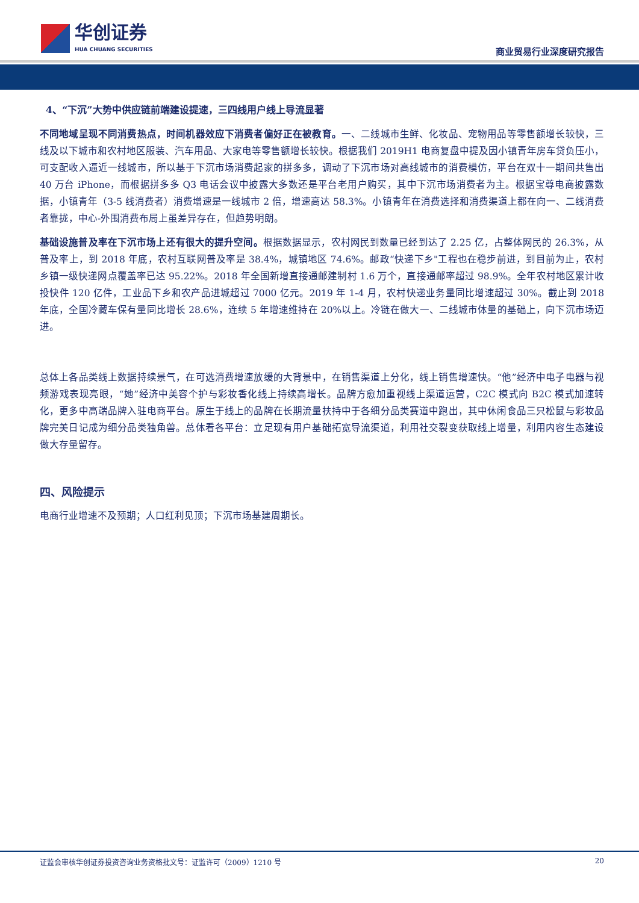华创证券
HUA CHUANG SECURITIES
商业贸易行业深度研究报告
4、“下沉”大势中供应链前端建设提速，三四线用户线上导流显著
不同地域呈现不同消费热点，时间机器效应下消费者偏好正在被教育。一、二线城市生鲜、化妆品、宠物用品等零售额增长较快，三线及以下城市和农村地区服装、汽车用品、大家电等零售额增长较快。根据我们 2019H1 电商复盘中提及因小镇青年房车贷负压小，可支配收入逼近一线城市，所以基于下沉市场消费起家的拼多多，调动了下沉市场对高线城市的消费模仿，平台在双十一期间共售出 40 万台 iPhone，而根据拼多多 Q3 电话会议中披露大多数还是平台老用户购买，其中下沉市场消费者为主。根据宝尊电商披露数据，小镇青年（3-5 线消费者）消费增速是一线城市 2 倍，增速高达 58.3%。小镇青年在消费选择和消费渠道上都在向一、二线消费者靠拢，中心-外围消费布局上虽差异存在，但趋势明朗。
基础设施普及率在下沉市场上还有很大的提升空间。根据数据显示，农村网民到数量已经到达了 2.25 亿，占整体网民的 26.3%，从普及率上，到 2018 年底，农村互联网普及率是 38.4%，城镇地区 74.6%。邮政“快递下乡"工程也在稳步前进，到目前为止，农村乡镇一级快递网点覆盖率已达 95.22%。2018 年全国新增直接通邮建制村 1.6 万个，直接通邮率超过 98.9%。全年农村地区累计收投快件 120 亿件，工业品下乡和农产品进城超过 7000 亿元。2019 年 1-4 月，农村快递业务量同比增速超过 30%。截止到 2018 年底，全国冷藏车保有量同比增长 28.6%，连续 5 年增速维持在 20%以上。冷链在做大一、二线城市体量的基础上，向下沉市场迈进。
总体上各品类线上数据持续景气，在可选消费增速放缓的大背景中，在销售渠道上分化，线上销售增速快。“他”经济中电子电器与视频游戏表现亮眼，“她”经济中美容个护与彩妆香化线上持续高增长。品牌方愈加重视线上渠道运营，C2C 模式向 B2C 模式加速转化，更多中高端品牌入驻电商平台。原生于线上的品牌在长期流量扶持中于各细分品类赛道中跑出，其中休闲食品三只松鼠与彩妆品牌完美日记成为细分品类独角兽。总体看各平台：立足现有用户基础拓宽导流渠道，利用社交裂变获取线上增量，利用内容生态建设做大存量留存。
四、风险提示
电商行业增速不及预期；人口红利见顶；下沉市场基建周期长。
证监会审核华创证券投资咨询业务资格批文号：证监许可（2009）1210 号 20